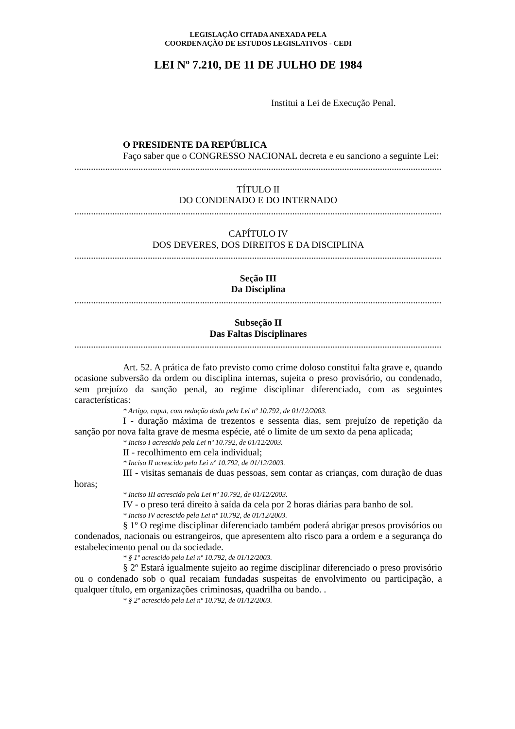LEGISLAÇÃO CITADA ANEXADA PELA
COORDENAÇÃO DE ESTUDOS LEGISLATIVOS - CEDI
LEI Nº 7.210, DE 11 DE JULHO DE 1984
Institui a Lei de Execução Penal.
O PRESIDENTE DA REPÚBLICA
Faço saber que o CONGRESSO NACIONAL decreta e eu sanciono a seguinte Lei:
..................................................................................................................................................................................
TÍTULO II
DO CONDENADO E DO INTERNADO
..................................................................................................................................................................................
CAPÍTULO IV
DOS DEVERES, DOS DIREITOS E DA DISCIPLINA
..................................................................................................................................................................................
Seção III
Da Disciplina
..................................................................................................................................................................................
Subseção II
Das Faltas Disciplinares
..................................................................................................................................................................................
Art. 52. A prática de fato previsto como crime doloso constitui falta grave e, quando ocasione subversão da ordem ou disciplina internas, sujeita o preso provisório, ou condenado, sem prejuízo da sanção penal, ao regime disciplinar diferenciado, com as seguintes características:
* Artigo, caput, com redação dada pela Lei nº 10.792, de 01/12/2003.
I - duração máxima de trezentos e sessenta dias, sem prejuízo de repetição da sanção por nova falta grave de mesma espécie, até o limite de um sexto da pena aplicada;
* Inciso I acrescido pela Lei nº 10.792, de 01/12/2003.
II - recolhimento em cela individual;
* Inciso II acrescido pela Lei nº 10.792, de 01/12/2003.
III - visitas semanais de duas pessoas, sem contar as crianças, com duração de duas horas;
* Inciso III acrescido pela Lei nº 10.792, de 01/12/2003.
IV - o preso terá direito à saída da cela por 2 horas diárias para banho de sol.
* Inciso IV acrescido pela Lei nº 10.792, de 01/12/2003.
§ 1º O regime disciplinar diferenciado também poderá abrigar presos provisórios ou condenados, nacionais ou estrangeiros, que apresentem alto risco para a ordem e a segurança do estabelecimento penal ou da sociedade.
* § 1º acrescido pela Lei nº 10.792, de 01/12/2003.
§ 2º Estará igualmente sujeito ao regime disciplinar diferenciado o preso provisório ou o condenado sob o qual recaiam fundadas suspeitas de envolvimento ou participação, a qualquer título, em organizações criminosas, quadrilha ou bando. .
* § 2º acrescido pela Lei nº 10.792, de 01/12/2003.